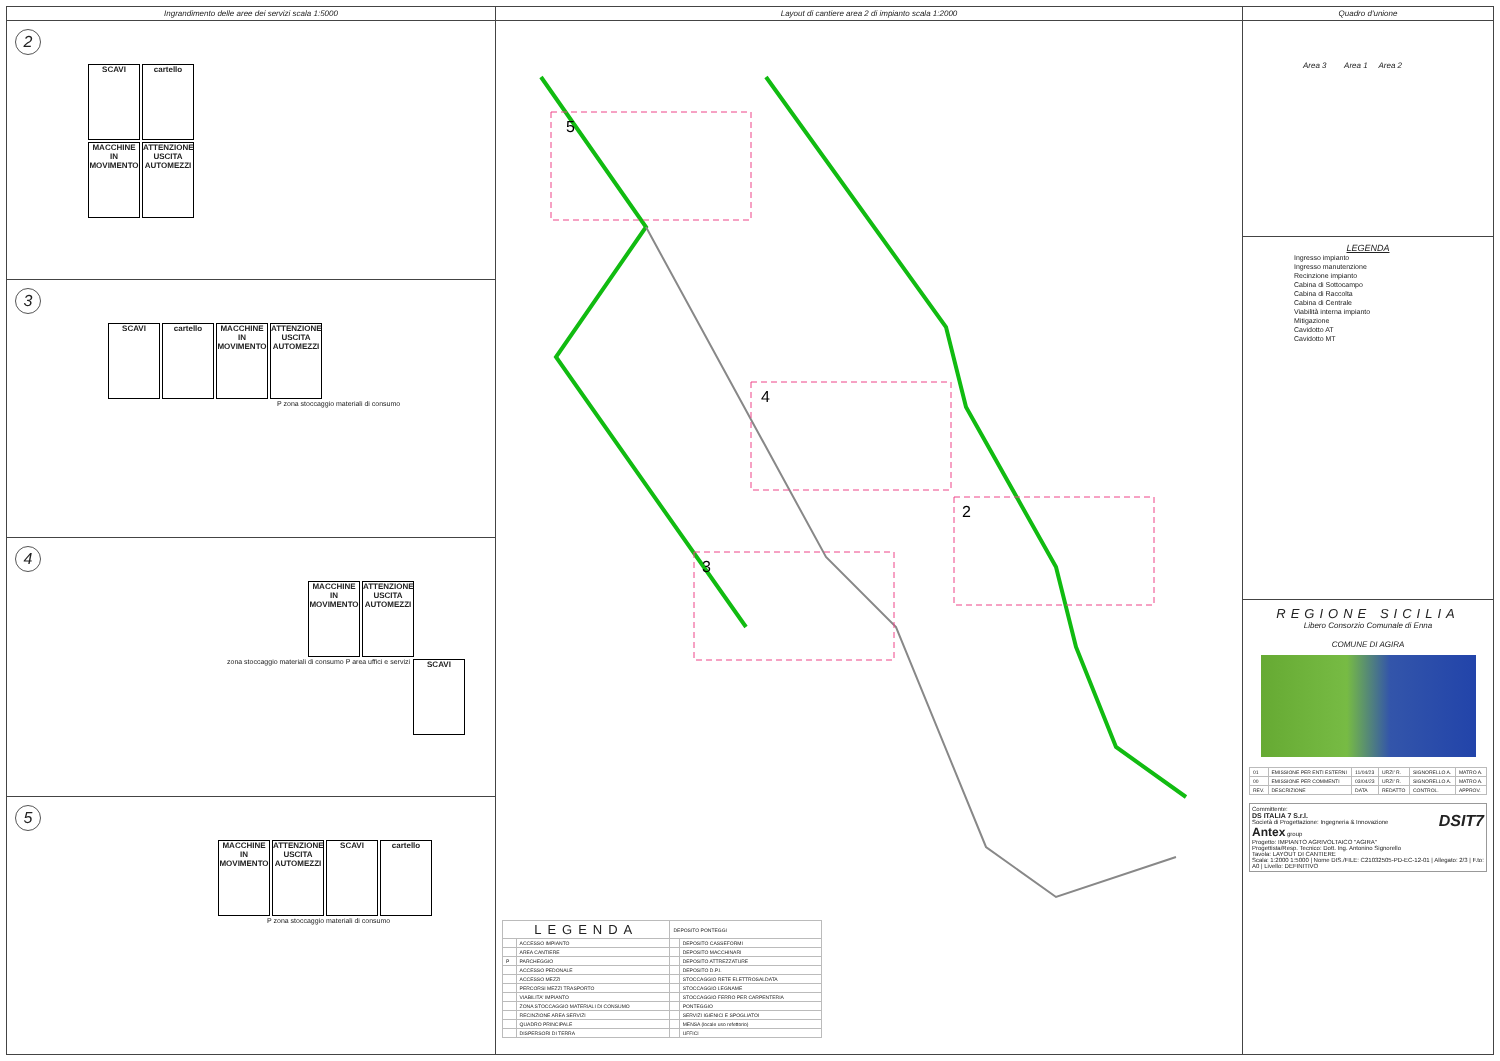Ingrandimento delle aree dei servizi scala 1:5000
2
SCAVI cartello
MACCHINE IN MOVIMENTO ATTENZIONE USCITA AUTOMEZZI
3
SCAVI cartello MACCHINE IN MOVIMENTO ATTENZIONE USCITA AUTOMEZZI
P zona stoccaggio materiali di consumo
4
MACCHINE IN MOVIMENTO ATTENZIONE USCITA AUTOMEZZI
zona stoccaggio materiali di consumo P area uffici e servizi SCAVI
5
MACCHINE IN MOVIMENTO ATTENZIONE USCITA AUTOMEZZI SCAVI cartello
P zona stoccaggio materiali di consumo
Layout di cantiere area 2 di impianto scala 1:2000
5
4
2
3
| LEGENDA | | DEPOSITO PONTEGGI | |
| | ACCESSO IMPIANTO | | DEPOSITO CASSEFORMI |
| | AREA CANTIERE | | DEPOSITO MACCHINARI |
| P | PARCHEGGIO | | DEPOSITO ATTREZZATURE |
| | ACCESSO PEDONALE | | DEPOSITO D.P.I. |
| | ACCESSO MEZZI | | STOCCAGGIO RETE ELETTROSALDATA |
| | PERCORSI MEZZI TRASPORTO | | STOCCAGGIO LEGNAME |
| | VIABILITA' IMPIANTO | | STOCCAGGIO FERRO PER CARPENTERIA |
| | ZONA STOCCAGGIO MATERIALI DI CONSUMO | | PONTEGGIO |
| | RECINZIONE AREA SERVIZI | | SERVIZI IGIENICI E SPOGLIATOI |
| | QUADRO PRINCIPALE | | MENSA (locale uso refettorio) |
| | DISPERSORI DI TERRA | | UFFICI |
Quadro d'unione
Area 3 Area 1 Area 2
LEGENDA
| Ingresso impianto |
| Ingresso manutenzione |
| Recinzione impianto |
| Cabina di Sottocampo |
| Cabina di Raccolta |
| Cabina di Centrale |
| Viabilità interna impianto |
| Mitigazione |
| Cavidotto AT |
| Cavidotto MT |
REGIONE SICILIA
Libero Consorzio Comunale di Enna
COMUNE DI AGIRA
| 01 | EMISSIONE PER ENTI ESTERNI | 11/04/23 | URZI' R. | SIGNORELLO A. | MATRO A. |
| 00 | EMISSIONE PER COMMENTI | 03/04/23 | URZI' R. | SIGNORELLO A. | MATRO A. |
| REV. | DESCRIZIONE | DATA | REDATTO | CONTROL. | APPROV. |
Committente:
DS ITALIA 7 S.r.l. DSIT7
Società di Progettazione: Ingegneria & Innovazione
Antex group
Progetto: IMPIANTO AGRIVOLTAICO "AGIRA"
Progettista/Resp. Tecnico: Dott. Ing. Antonino Signorello
Tavola: LAYOUT DI CANTIERE
Scala: 1:2000 1:5000 | Nome DIS./FILE: C21032505-PD-EC-12-01 | Allegato: 2/3 | F.to: A0 | Livello: DEFINITIVO